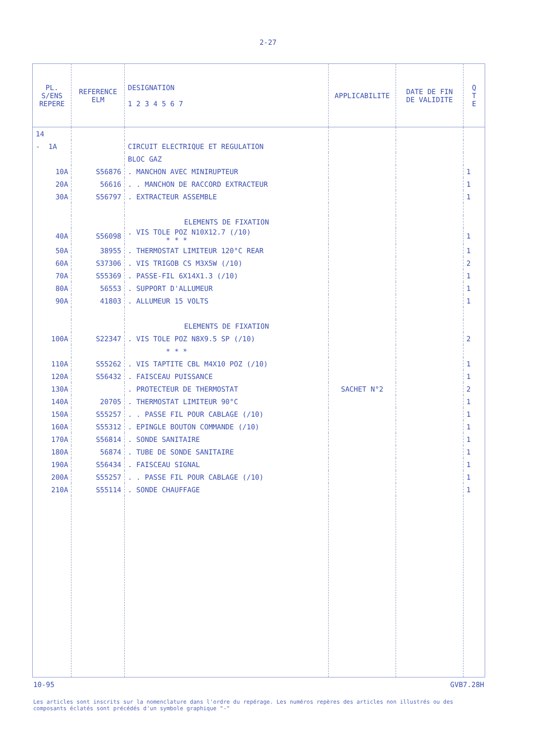2-27
| PL. S/ENS REPERE | REFERENCE ELM | DESIGNATION 1 2 3 4 5 6 7 | APPLICABILITE | DATE DE FIN DE VALIDITE | Q T E |
| --- | --- | --- | --- | --- | --- |
| 14 | | | | | |
| - 1A | | CIRCUIT ELECTRIQUE ET REGULATION | | | |
| | | BLOC GAZ | | | |
| 10A | S56876 | . MANCHON AVEC MINIRUPTEUR | | | 1 |
| 20A | 56616 | . . MANCHON DE RACCORD EXTRACTEUR | | | 1 |
| 30A | S56797 | . EXTRACTEUR ASSEMBLE | | | 1 |
| | | ELEMENTS DE FIXATION | | | |
| 40A | S56098 | . VIS TOLE POZ N10X12.7 (/10) * * * | | | 1 |
| 50A | 38955 | . THERMOSTAT LIMITEUR 120°C REAR | | | 1 |
| 60A | S37306 | . VIS TRIGOB CS M3X5W (/10) | | | 2 |
| 70A | S55369 | . PASSE-FIL 6X14X1.3 (/10) | | | 1 |
| 80A | 56553 | . SUPPORT D'ALLUMEUR | | | 1 |
| 90A | 41803 | . ALLUMEUR 15 VOLTS | | | 1 |
| | | ELEMENTS DE FIXATION | | | |
| 100A | S22347 | . VIS TOLE POZ N8X9.5 SP (/10) | | | 2 |
| | | * * * | | | |
| 110A | S55262 | . VIS TAPTITE CBL M4X10 POZ (/10) | | | 1 |
| 120A | S56432 | . FAISCEAU PUISSANCE | | | 1 |
| 130A | | . PROTECTEUR DE THERMOSTAT | SACHET N°2 | | 2 |
| 140A | 20705 | . THERMOSTAT LIMITEUR 90°C | | | 1 |
| 150A | S55257 | . . PASSE FIL POUR CABLAGE (/10) | | | 1 |
| 160A | S55312 | . EPINGLE BOUTON COMMANDE (/10) | | | 1 |
| 170A | S56814 | . SONDE SANITAIRE | | | 1 |
| 180A | 56874 | . TUBE DE SONDE SANITAIRE | | | 1 |
| 190A | S56434 | . FAISCEAU SIGNAL | | | 1 |
| 200A | S55257 | . . PASSE FIL POUR CABLAGE (/10) | | | 1 |
| 210A | S55114 | . SONDE CHAUFFAGE | | | 1 |
10-95 GVB7.28H
Les articles sont inscrits sur la nomenclature dans l'ordre du repérage. Les numéros repères des articles non illustrés ou des composants éclatés sont précédés d'un symbole graphique "-"